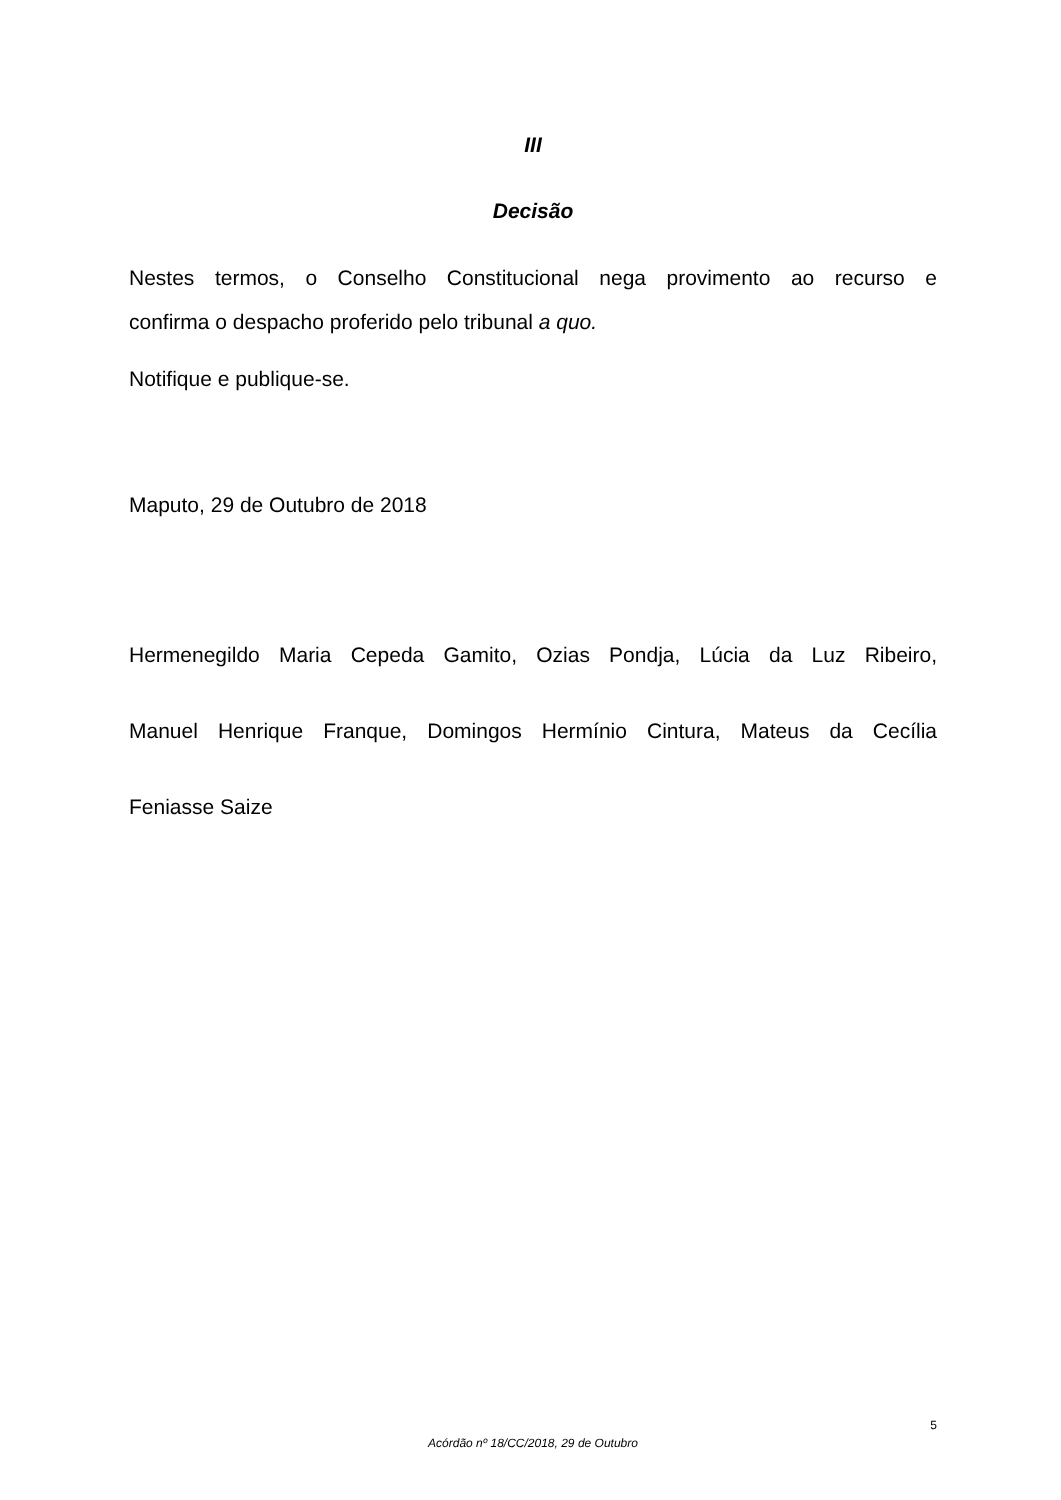III
Decisão
Nestes termos, o Conselho Constitucional nega provimento ao recurso e
confirma o despacho proferido pelo tribunal a quo.
Notifique e publique-se.
Maputo, 29 de Outubro de 2018
Hermenegildo Maria Cepeda Gamito, Ozias Pondja, Lúcia da Luz Ribeiro,
Manuel Henrique Franque, Domingos Hermínio Cintura, Mateus da Cecília
Feniasse Saize
5
Acórdão nº 18/CC/2018, 29 de Outubro